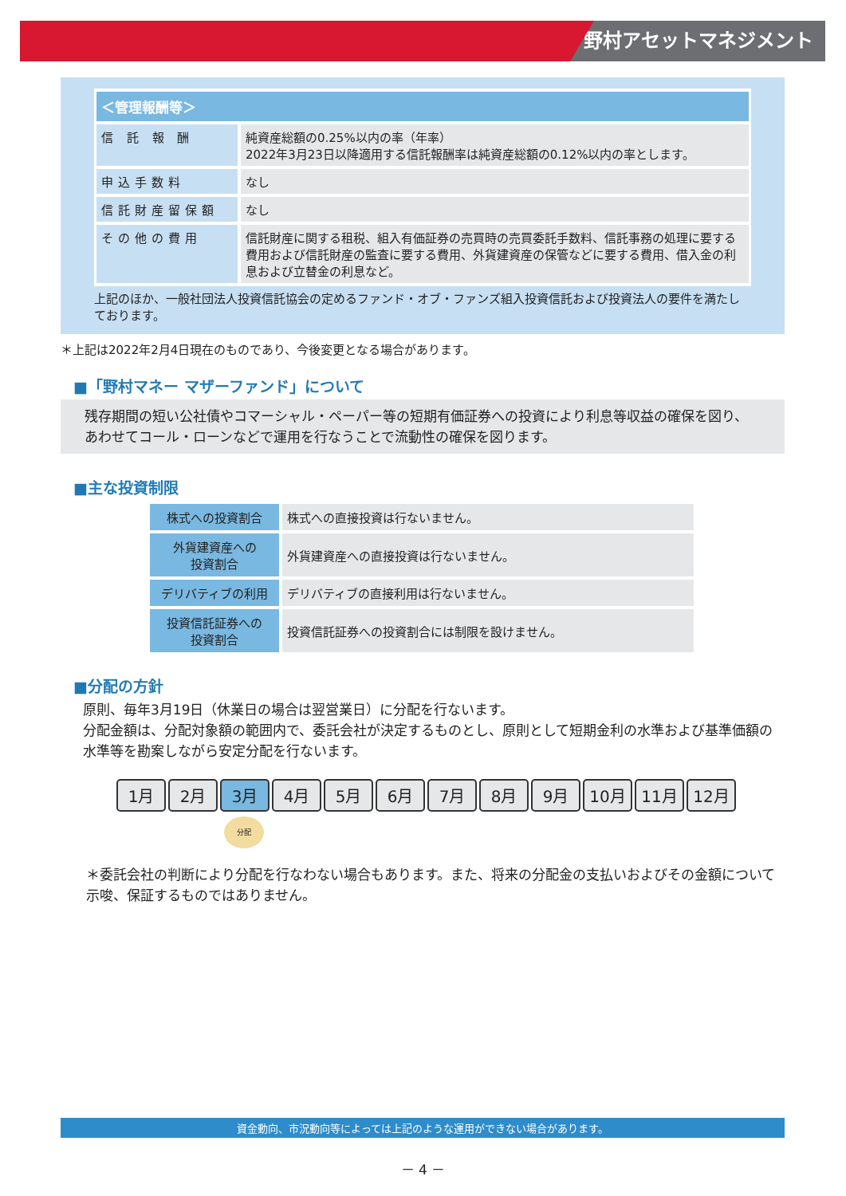野村アセットマネジメント
| ＜管理報酬等＞ | |
| --- | --- |
| 信 託 報 酬 | 純資産総額の0.25%以内の率（年率） 2022年3月23日以降適用する信託報酬率は純資産総額の0.12%以内の率とします。 |
| 申込手数料 | なし |
| 信託財産留保額 | なし |
| その他の費用 | 信託財産に関する租税、組入有価証券の売買時の売買委託手数料、信託事務の処理に要する費用および信託財産の監査に要する費用、外貨建資産の保管などに要する費用、借入金の利息および立替金の利息など。 |
上記のほか、一般社団法人投資信託協会の定めるファンド・オブ・ファンズ組入投資信託および投資法人の要件を満たしております。
＊上記は2022年2月4日現在のものであり、今後変更となる場合があります。
■「野村マネー マザーファンド」について
残存期間の短い公社債やコマーシャル・ペーパー等の短期有価証券への投資により利息等収益の確保を図り、あわせてコール・ローンなどで運用を行なうことで流動性の確保を図ります。
■主な投資制限
| 株式への投資割合 | 株式への直接投資は行ないません。 |
| 外貨建資産への 投資割合 | 外貨建資産への直接投資は行ないません。 |
| デリバティブの利用 | デリバティブの直接利用は行ないません。 |
| 投資信託証券への 投資割合 | 投資信託証券への投資割合には制限を設けません。 |
■分配の方針
原則、毎年3月19日（休業日の場合は翌営業日）に分配を行ないます。
分配金額は、分配対象額の範囲内で、委託会社が決定するものとし、原則として短期金利の水準および基準価額の水準等を勘案しながら安定分配を行ないます。
1月 2月 3月 4月 5月 6月 7月 8月 9月 10月 11月 12月
分配
＊委託会社の判断により分配を行なわない場合もあります。また、将来の分配金の支払いおよびその金額について示唆、保証するものではありません。
資金動向、市況動向等によっては上記のような運用ができない場合があります。
－ 4 －